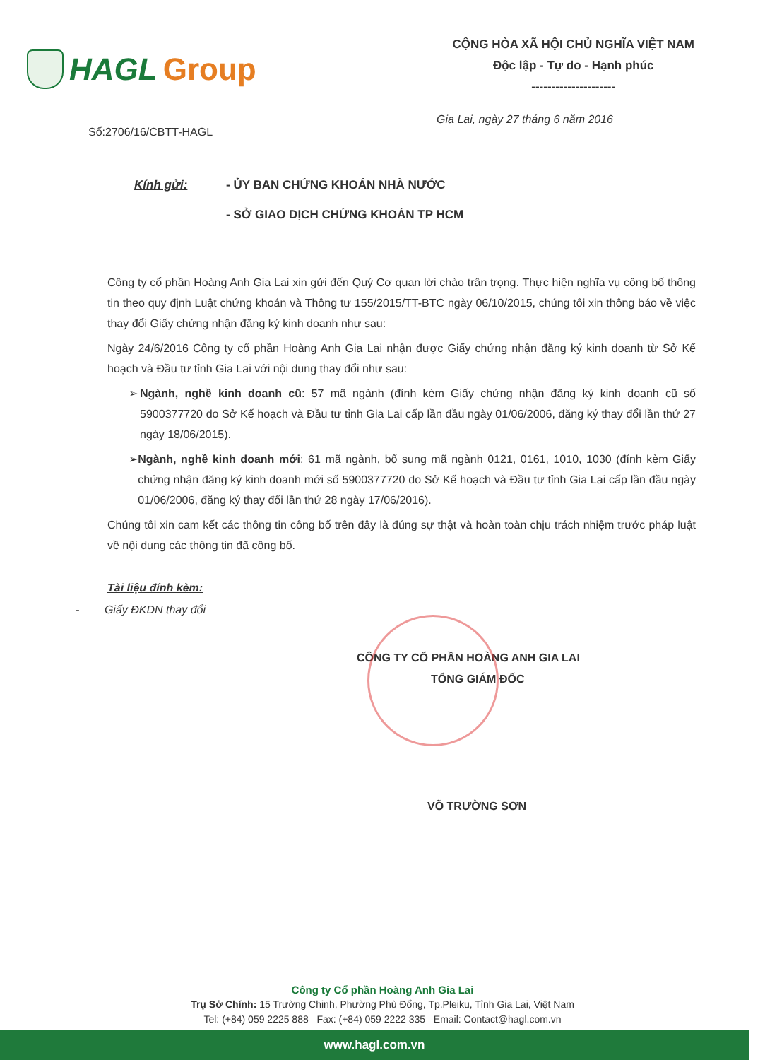HAGL Group
CỘNG HÒA XÃ HỘI CHỦ NGHĨA VIỆT NAM
Độc lập - Tự do - Hạnh phúc
---------------------
Gia Lai, ngày 27 tháng 6 năm 2016
Số:2706/16/CBTT-HAGL
Kính gửi: - ỦY BAN CHỨNG KHOÁN NHÀ NƯỚC
- SỞ GIAO DỊCH CHỨNG KHOÁN TP HCM
Công ty cổ phần Hoàng Anh Gia Lai xin gửi đến Quý Cơ quan lời chào trân trọng. Thực hiện nghĩa vụ công bố thông tin theo quy định Luật chứng khoán và Thông tư 155/2015/TT-BTC ngày 06/10/2015, chúng tôi xin thông báo về việc thay đổi Giấy chứng nhận đăng ký kinh doanh như sau:
Ngày 24/6/2016 Công ty cổ phần Hoàng Anh Gia Lai nhận được Giấy chứng nhận đăng ký kinh doanh từ Sở Kế hoạch và Đầu tư tỉnh Gia Lai với nội dung thay đổi như sau:
➢ Ngành, nghề kinh doanh cũ: 57 mã ngành (đính kèm Giấy chứng nhận đăng ký kinh doanh cũ số 5900377720 do Sở Kế hoạch và Đầu tư tỉnh Gia Lai cấp lần đầu ngày 01/06/2006, đăng ký thay đổi lần thứ 27 ngày 18/06/2015).
➢ Ngành, nghề kinh doanh mới: 61 mã ngành, bổ sung mã ngành 0121, 0161, 1010, 1030 (đính kèm Giấy chứng nhận đăng ký kinh doanh mới số 5900377720 do Sở Kế hoạch và Đầu tư tỉnh Gia Lai cấp lần đầu ngày 01/06/2006, đăng ký thay đổi lần thứ 28 ngày 17/06/2016).
Chúng tôi xin cam kết các thông tin công bố trên đây là đúng sự thật và hoàn toàn chịu trách nhiệm trước pháp luật về nội dung các thông tin đã công bố.
Tài liệu đính kèm:
- Giấy ĐKDN thay đổi
CÔNG TY CỔ PHẦN HOÀNG ANH GIA LAI
TỔNG GIÁM ĐỐC
VÕ TRƯỜNG SƠN
Công ty Cổ phần Hoàng Anh Gia Lai
Trụ Sở Chính: 15 Trường Chinh, Phường Phù Đổng, Tp.Pleiku, Tỉnh Gia Lai, Việt Nam
Tel: (+84) 059 2225 888 Fax: (+84) 059 2222 335 Email: Contact@hagl.com.vn
www.hagl.com.vn